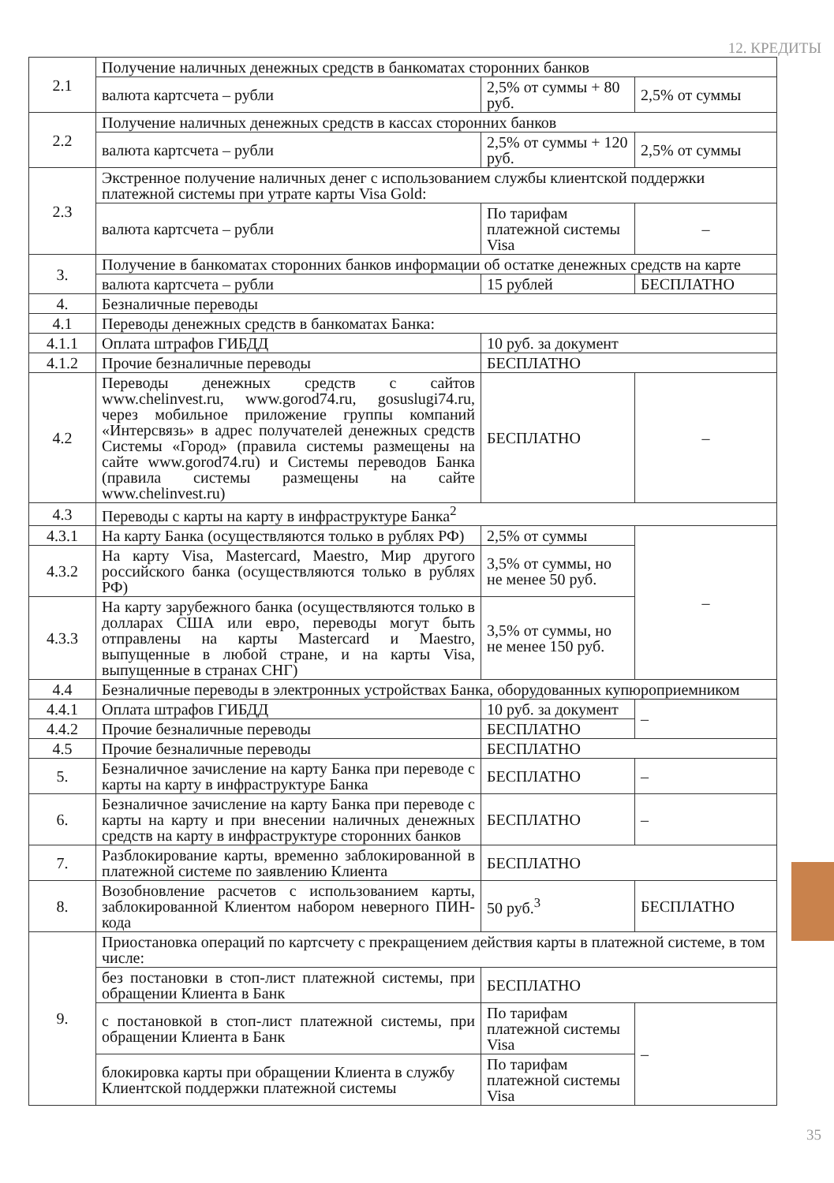12. КРЕДИТЫ
| 2.1 | Получение наличных денежных средств в банкоматах сторонних банков | | |
| | валюта картсчета – рубли | 2,5% от суммы + 80 руб. | 2,5% от суммы |
| 2.2 | Получение наличных денежных средств в кассах сторонних банков | | |
| | валюта картсчета – рубли | 2,5% от суммы + 120 руб. | 2,5% от суммы |
| 2.3 | Экстренное получение наличных денег с использованием службы клиентской поддержки платежной системы при утрате карты Visa Gold: | | |
| | валюта картсчета – рубли | По тарифам платежной системы Visa | – |
| 3. | Получение в банкоматах сторонних банков информации об остатке денежных средств на карте | | |
| | валюта картсчета – рубли | 15 рублей | БЕСПЛАТНО |
| 4. | Безналичные переводы | | |
| 4.1 | Переводы денежных средств в банкоматах Банка: | | |
| 4.1.1 | Оплата штрафов ГИБДД | 10 руб. за документ | |
| 4.1.2 | Прочие безналичные переводы | БЕСПЛАТНО | |
| 4.2 | Переводы денежных средств с сайтов www.chelinvest.ru, www.gorod74.ru, gosuslugi74.ru, через мобильное приложение группы компаний «Интерсвязь» в адрес получателей денежных средств Системы «Город» (правила системы размещены на сайте www.gorod74.ru) и Системы переводов Банка (правила системы размещены на сайте www.chelinvest.ru) | БЕСПЛАТНО | – |
| 4.3 | Переводы с карты на карту в инфраструктуре Банка<sup>2</sup> | | |
| 4.3.1 | На карту Банка (осуществляются только в рублях РФ) | 2,5% от суммы | – |
| 4.3.2 | На карту Visa, Mastercard, Maestro, Мир другого российского банка (осуществляются только в рублях РФ) | 3,5% от суммы, но не менее 50 руб. | |
| 4.3.3 | На карту зарубежного банка (осуществляются только в долларах США или евро, переводы могут быть отправлены на карты Mastercard и Maestro, выпущенные в любой стране, и на карты Visa, выпущенные в странах СНГ) | 3,5% от суммы, но не менее 150 руб. | |
| 4.4 | Безналичные переводы в электронных устройствах Банка, оборудованных купюроприемником | | |
| 4.4.1 | Оплата штрафов ГИБДД | 10 руб. за документ | – |
| 4.4.2 | Прочие безналичные переводы | БЕСПЛАТНО | |
| 4.5 | Прочие безналичные переводы | БЕСПЛАТНО | |
| 5. | Безналичное зачисление на карту Банка при переводе с карты на карту в инфраструктуре Банка | БЕСПЛАТНО | – |
| 6. | Безналичное зачисление на карту Банка при переводе с карты на карту и при внесении наличных денежных средств на карту в инфраструктуре сторонних банков | БЕСПЛАТНО | – |
| 7. | Разблокирование карты, временно заблокированной в платежной системе по заявлению Клиента | БЕСПЛАТНО | |
| 8. | Возобновление расчетов с использованием карты, заблокированной Клиентом набором неверного ПИН-кода | 50 руб.<sup>3</sup> | БЕСПЛАТНО |
| 9. | Приостановка операций по картсчету с прекращением действия карты в платежной системе, в том числе: | | |
| | без постановки в стоп-лист платежной системы, при обращении Клиента в Банк | БЕСПЛАТНО | |
| | с постановкой в стоп-лист платежной системы, при обращении Клиента в Банк | По тарифам платежной системы Visa | – |
| | блокировка карты при обращении Клиента в службу Клиентской поддержки платежной системы | По тарифам платежной системы Visa | |
35